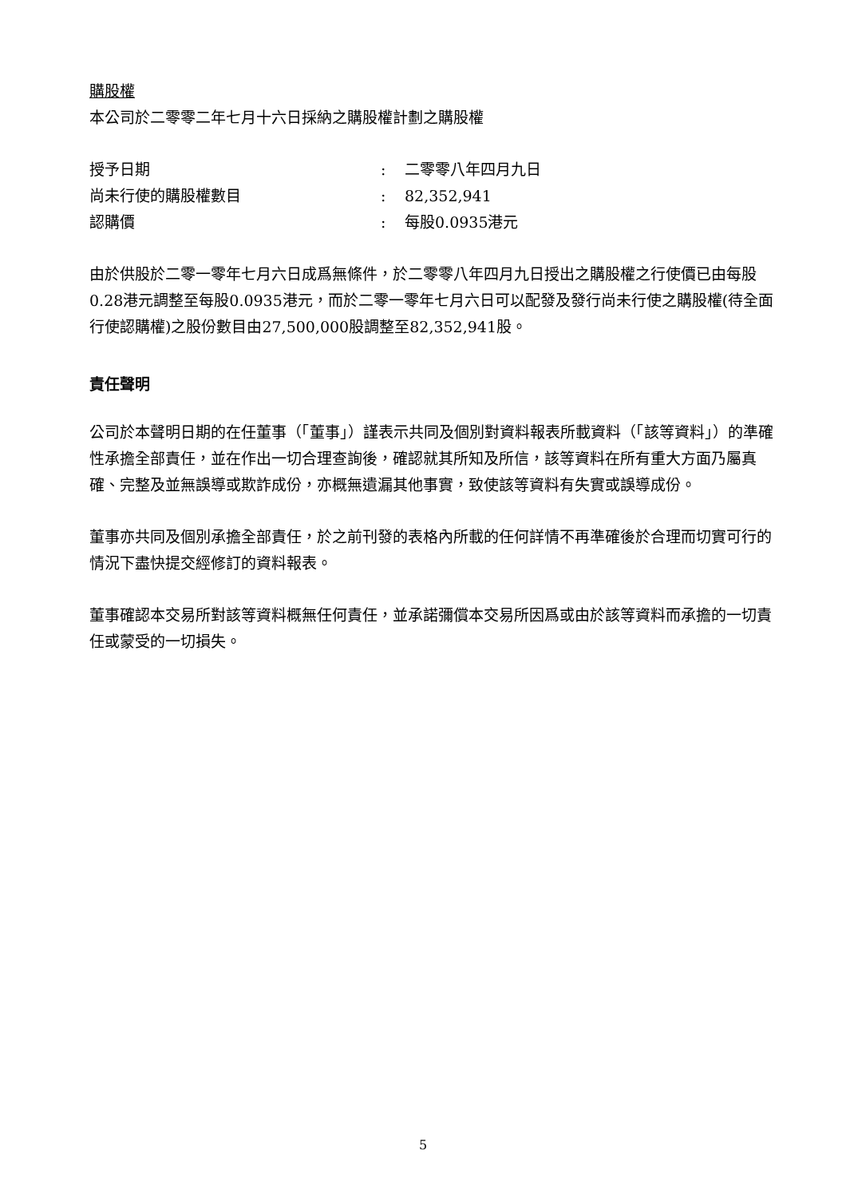購股權
本公司於二零零二年七月十六日採納之購股權計劃之購股權
授予日期: 二零零八年四月九日
尚未行使的購股權數目: 82,352,941
認購價: 每股0.0935港元
由於供股於二零一零年七月六日成爲無條件，於二零零八年四月九日授出之購股權之行使價已由每股0.28港元調整至每股0.0935港元，而於二零一零年七月六日可以配發及發行尚未行使之購股權(待全面行使認購權)之股份數目由27,500,000股調整至82,352,941股。
責任聲明
公司於本聲明日期的在任董事（「董事」）謹表示共同及個別對資料報表所載資料（「該等資料」）的準確性承擔全部責任，並在作出一切合理查詢後，確認就其所知及所信，該等資料在所有重大方面乃屬真確、完整及並無誤導或欺詐成份，亦概無遺漏其他事實，致使該等資料有失實或誤導成份。
董事亦共同及個別承擔全部責任，於之前刊發的表格內所載的任何詳情不再準確後於合理而切實可行的情況下盡快提交經修訂的資料報表。
董事確認本交易所對該等資料概無任何責任，並承諾彌償本交易所因爲或由於該等資料而承擔的一切責任或蒙受的一切損失。
5